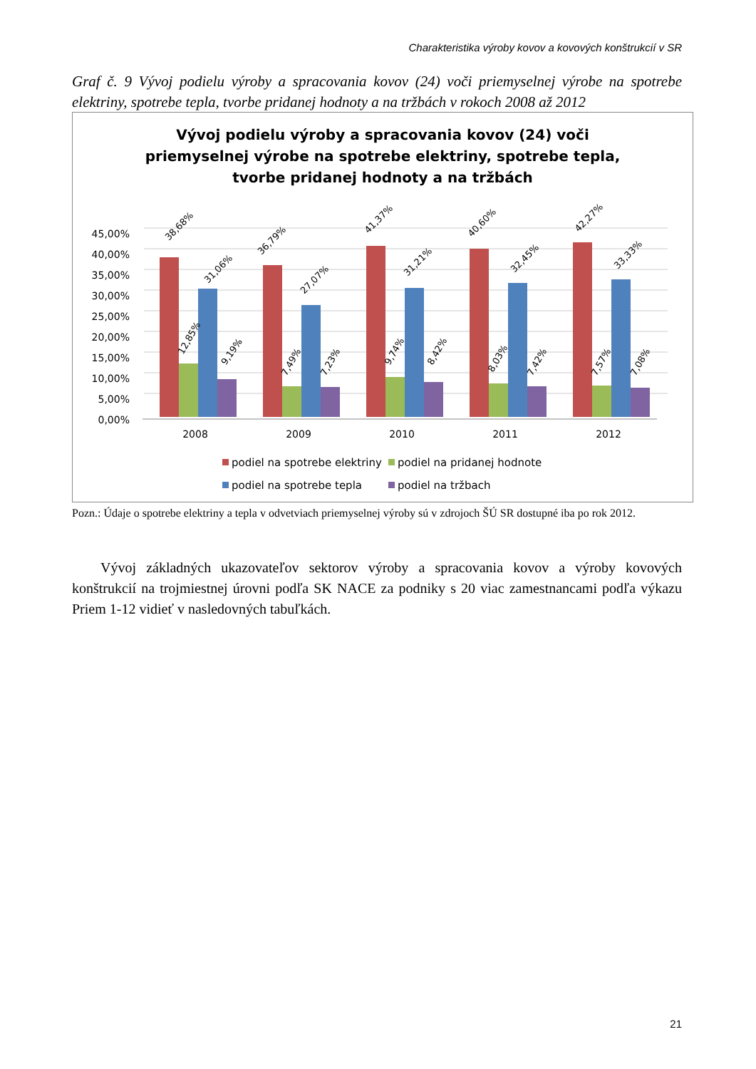Charakteristika výroby kovov a kovových konštrukcií v SR
Graf č. 9 Vývoj podielu výroby a spracovania kovov (24) voči priemyselnej výrobe na spotrebe elektriny, spotrebe tepla, tvorbe pridanej hodnoty a na tržbách v rokoch 2008 až 2012
Vývoj podielu výroby a spracovania kovov (24) voči
priemyselnej výrobe na spotrebe elektriny, spotrebe tepla,
tvorbe pridanej hodnoty a na tržbách
45,00%
40,00%
35,00%
30,00%
25,00%
20,00%
15,00%
10,00%
5,00%
0,00%
38,68%
31,06%
12,85%
9,19%
36,79%
27,07%
7,49%
7,23%
41,37%
31,21%
9,74%
8,42%
40,60%
32,45%
8,03%
7,42%
42,27%
33,33%
7,57%
7,08%
2008
2009
2010
2011
2012
podiel na spotrebe elektriny
podiel na pridanej hodnote
podiel na spotrebe tepla
podiel na tržbach
Pozn.: Údaje o spotrebe elektriny a tepla v odvetviach priemyselnej výroby sú v zdrojoch ŠÚ SR dostupné iba po rok 2012.
Vývoj základných ukazovateľov sektorov výroby a spracovania kovov a výroby kovových konštrukcií na trojmiestnej úrovni podľa SK NACE za podniky s 20 viac zamestnancami podľa výkazu Priem 1-12 vidieť v nasledovných tabuľkách.
21